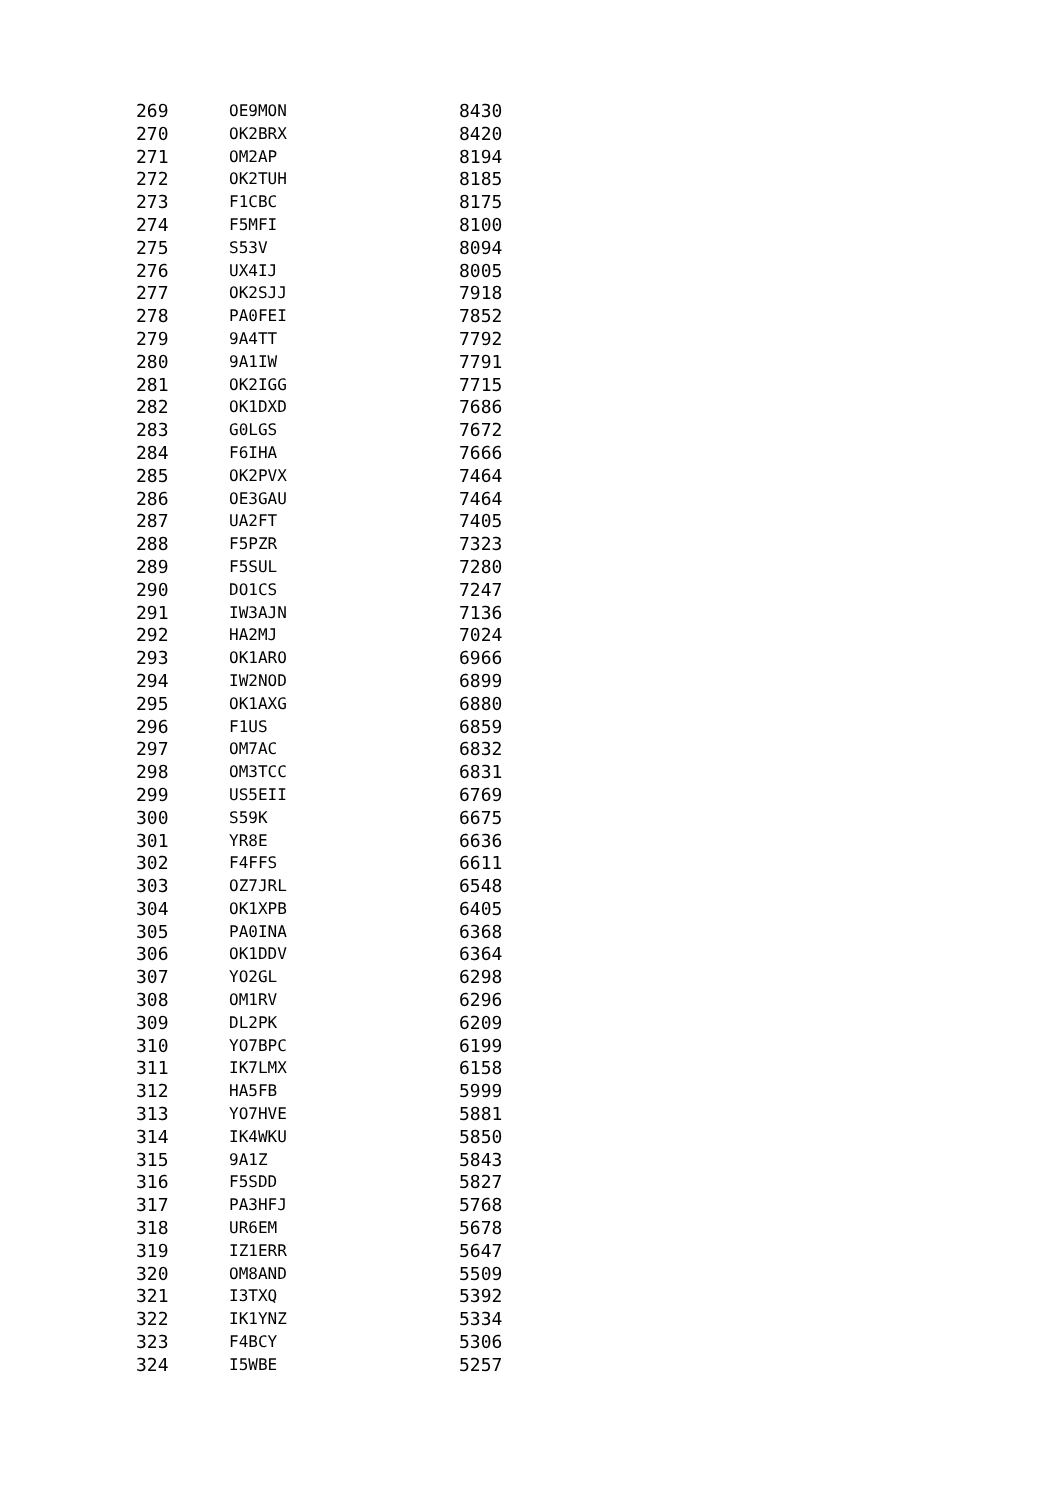| 269 | OE9MON | 8430 |
| 270 | OK2BRX | 8420 |
| 271 | OM2AP | 8194 |
| 272 | OK2TUH | 8185 |
| 273 | F1CBC | 8175 |
| 274 | F5MFI | 8100 |
| 275 | S53V | 8094 |
| 276 | UX4IJ | 8005 |
| 277 | OK2SJJ | 7918 |
| 278 | PA0FEI | 7852 |
| 279 | 9A4TT | 7792 |
| 280 | 9A1IW | 7791 |
| 281 | OK2IGG | 7715 |
| 282 | OK1DXD | 7686 |
| 283 | G0LGS | 7672 |
| 284 | F6IHA | 7666 |
| 285 | OK2PVX | 7464 |
| 286 | OE3GAU | 7464 |
| 287 | UA2FT | 7405 |
| 288 | F5PZR | 7323 |
| 289 | F5SUL | 7280 |
| 290 | DO1CS | 7247 |
| 291 | IW3AJN | 7136 |
| 292 | HA2MJ | 7024 |
| 293 | OK1ARO | 6966 |
| 294 | IW2NOD | 6899 |
| 295 | OK1AXG | 6880 |
| 296 | F1US | 6859 |
| 297 | OM7AC | 6832 |
| 298 | OM3TCC | 6831 |
| 299 | US5EII | 6769 |
| 300 | S59K | 6675 |
| 301 | YR8E | 6636 |
| 302 | F4FFS | 6611 |
| 303 | OZ7JRL | 6548 |
| 304 | OK1XPB | 6405 |
| 305 | PA0INA | 6368 |
| 306 | OK1DDV | 6364 |
| 307 | YO2GL | 6298 |
| 308 | OM1RV | 6296 |
| 309 | DL2PK | 6209 |
| 310 | YO7BPC | 6199 |
| 311 | IK7LMX | 6158 |
| 312 | HA5FB | 5999 |
| 313 | YO7HVE | 5881 |
| 314 | IK4WKU | 5850 |
| 315 | 9A1Z | 5843 |
| 316 | F5SDD | 5827 |
| 317 | PA3HFJ | 5768 |
| 318 | UR6EM | 5678 |
| 319 | IZ1ERR | 5647 |
| 320 | OM8AND | 5509 |
| 321 | I3TXQ | 5392 |
| 322 | IK1YNZ | 5334 |
| 323 | F4BCY | 5306 |
| 324 | I5WBE | 5257 |